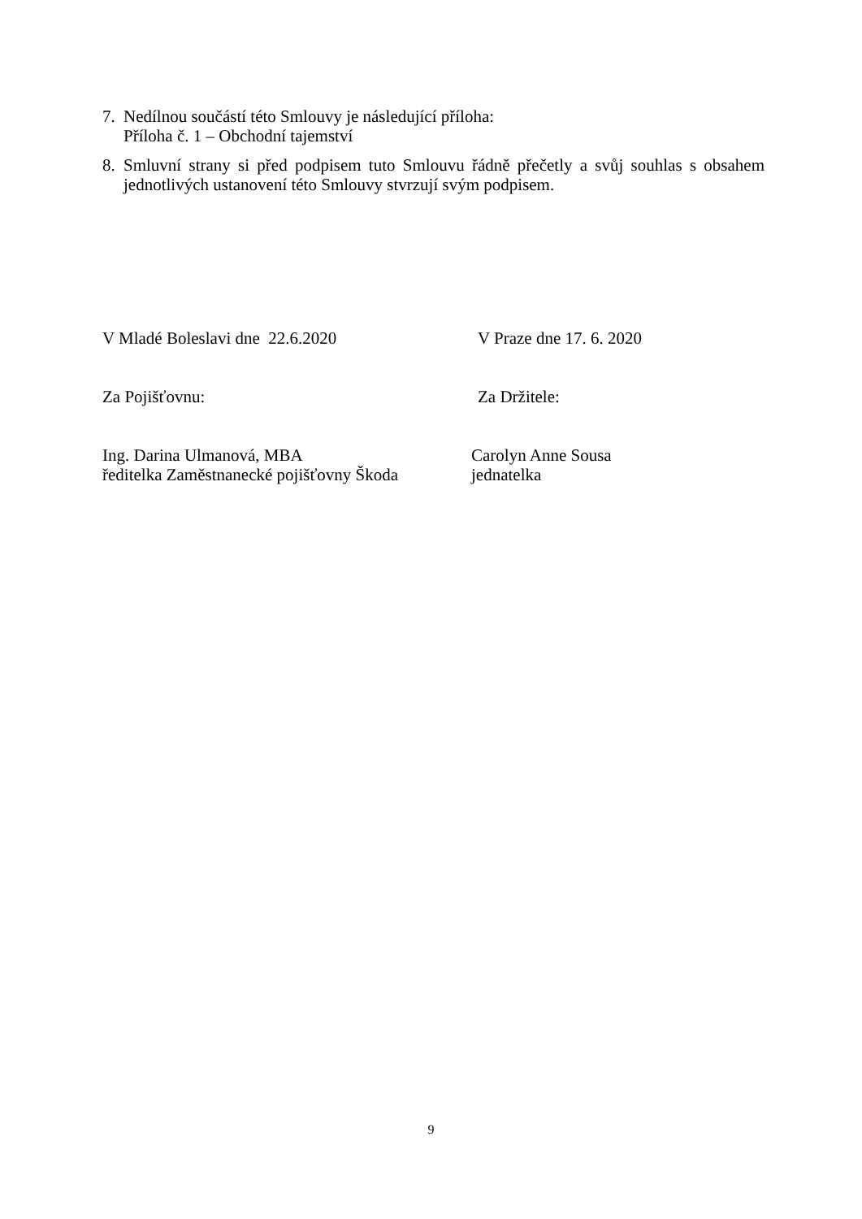7. Nedílnou součástí této Smlouvy je následující příloha:
Příloha č. 1 – Obchodní tajemství
8. Smluvní strany si před podpisem tuto Smlouvu řádně přečetly a svůj souhlas s obsahem jednotlivých ustanovení této Smlouvy stvrzují svým podpisem.
V Mladé Boleslavi dne 22.6.2020 V Praze dne 17. 6. 2020
Za Pojišťovnu: Za Držitele:
Ing. Darina Ulmanová, MBA
ředitelka Zaměstnanecké pojišťovny Škoda
Carolyn Anne Sousa
jednatelka
9